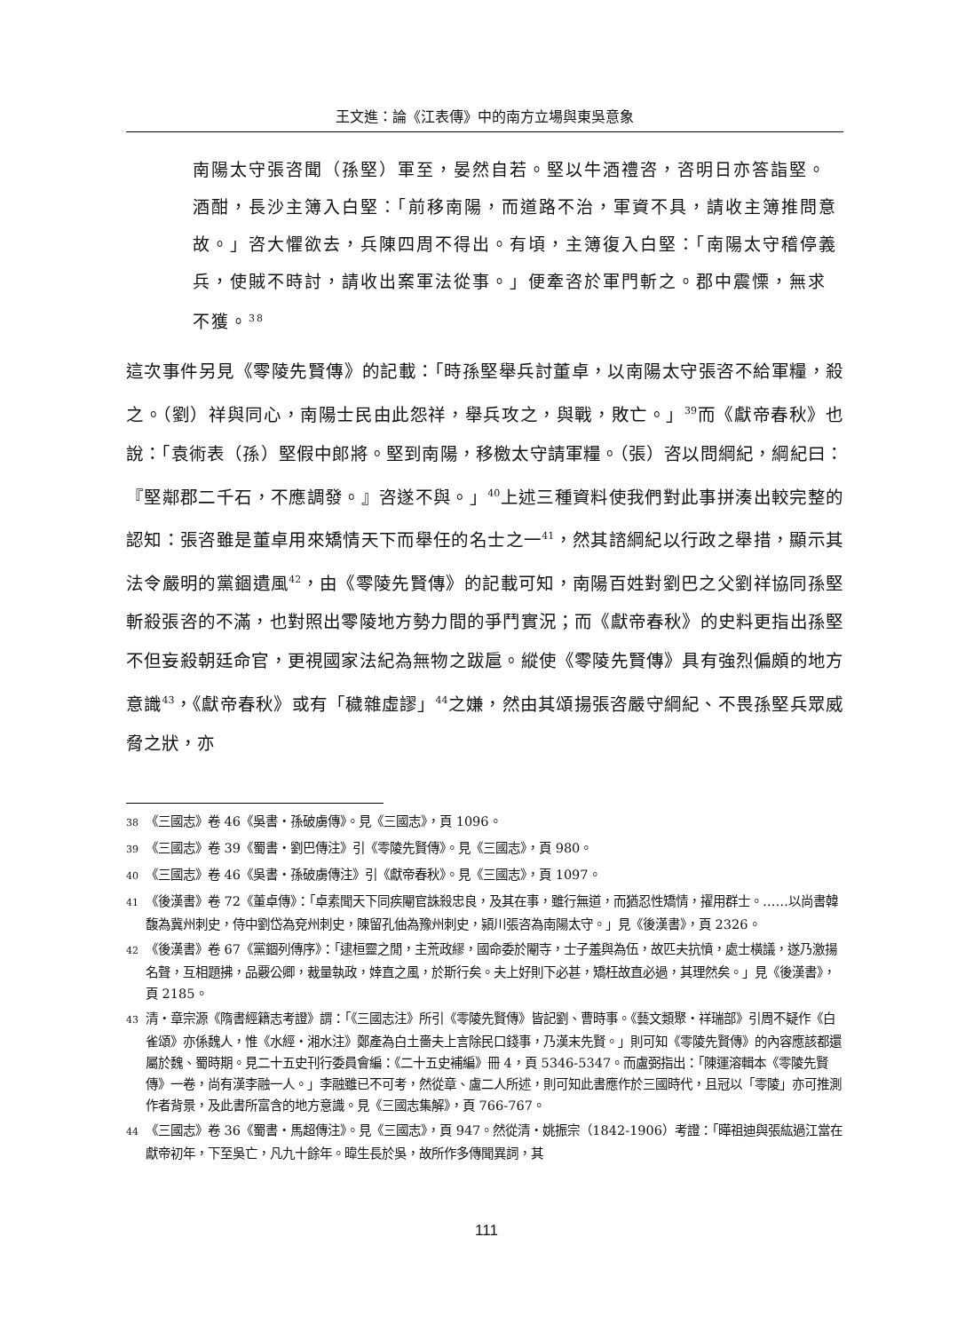王文進：論《江表傳》中的南方立場與東吳意象
南陽太守張咨聞（孫堅）軍至，晏然自若。堅以牛酒禮咨，咨明日亦答詣堅。酒酣，長沙主簿入白堅：「前移南陽，而道路不治，軍資不具，請收主簿推問意故。」咨大懼欲去，兵陳四周不得出。有頃，主簿復入白堅：「南陽太守稽停義兵，使賊不時討，請收出案軍法從事。」便牽咨於軍門斬之。郡中震慄，無求不獲。<sup>38</sup>
這次事件另見《零陵先賢傳》的記載：「時孫堅舉兵討董卓，以南陽太守張咨不給軍糧，殺之。（劉）祥與同心，南陽士民由此怨祥，舉兵攻之，與戰，敗亡。」<sup>39</sup>而《獻帝春秋》也說：「袁術表（孫）堅假中郎將。堅到南陽，移檄太守請軍糧。（張）咨以問綱紀，綱紀曰：『堅鄰郡二千石，不應調發。』咨遂不與。」<sup>40</sup>上述三種資料使我們對此事拼湊出較完整的認知：張咨雖是董卓用來矯情天下而舉任的名士之一<sup>41</sup>，然其諮綱紀以行政之舉措，顯示其法令嚴明的黨錮遺風<sup>42</sup>，由《零陵先賢傳》的記載可知，南陽百姓對劉巴之父劉祥協同孫堅斬殺張咨的不滿，也對照出零陵地方勢力間的爭鬥實況；而《獻帝春秋》的史料更指出孫堅不但妄殺朝廷命官，更視國家法紀為無物之跋扈。縱使《零陵先賢傳》具有強烈偏頗的地方意識<sup>43</sup>，《獻帝春秋》或有「穢雜虛謬」<sup>44</sup>之嫌，然由其頌揚張咨嚴守綱紀、不畏孫堅兵眾威脅之狀，亦
38 《三國志》卷 46《吳書・孫破虜傳》。見《三國志》，頁 1096。
39 《三國志》卷 39《蜀書・劉巴傳注》引《零陵先賢傳》。見《三國志》，頁 980。
40 《三國志》卷 46《吳書・孫破虜傳注》引《獻帝春秋》。見《三國志》，頁 1097。
41 《後漢書》卷 72《董卓傳》：「卓素聞天下同疾閹官誅殺忠良，及其在事，雖行無道，而猶忍性矯情，擢用群士。……以尚書韓馥為冀州刺史，侍中劉岱為兗州刺史，陳留孔伷為豫州刺史，潁川張咨為南陽太守。」見《後漢書》，頁 2326。
42 《後漢書》卷 67《黨錮列傳序》：「逮桓靈之閒，主荒政繆，國命委於閹寺，士子羞與為伍，故匹夫抗憤，處士橫議，遂乃激揚名聲，互相題拂，品覈公卿，裁量執政，婞直之風，於斯行矣。夫上好則下必甚，矯枉故直必過，其理然矣。」見《後漢書》，頁 2185。
43 清・章宗源《隋書經籍志考證》謂：「《三國志注》所引《零陵先賢傳》皆記劉、曹時事。《藝文類聚・祥瑞部》引周不疑作《白雀頌》亦係魏人，惟《水經・湘水注》鄭產為白土嗇夫上言除民口錢事，乃漢末先賢。」則可知《零陵先賢傳》的內容應該都還屬於魏、蜀時期。見二十五史刊行委員會編：《二十五史補編》冊 4，頁 5346-5347。而盧弼指出：「陳運溶輯本《零陵先賢傳》一卷，尚有漢李融一人。」李融雖已不可考，然從章、盧二人所述，則可知此書應作於三國時代，且冠以「零陵」亦可推測作者背景，及此書所富含的地方意識。見《三國志集解》，頁 766-767。
44 《三國志》卷 36《蜀書・馬超傳注》。見《三國志》，頁 947。然從清・姚振宗（1842-1906）考證：「曄祖迪與張紘過江當在獻帝初年，下至吳亡，凡九十餘年。暐生長於吳，故所作多傳聞異詞，其
111